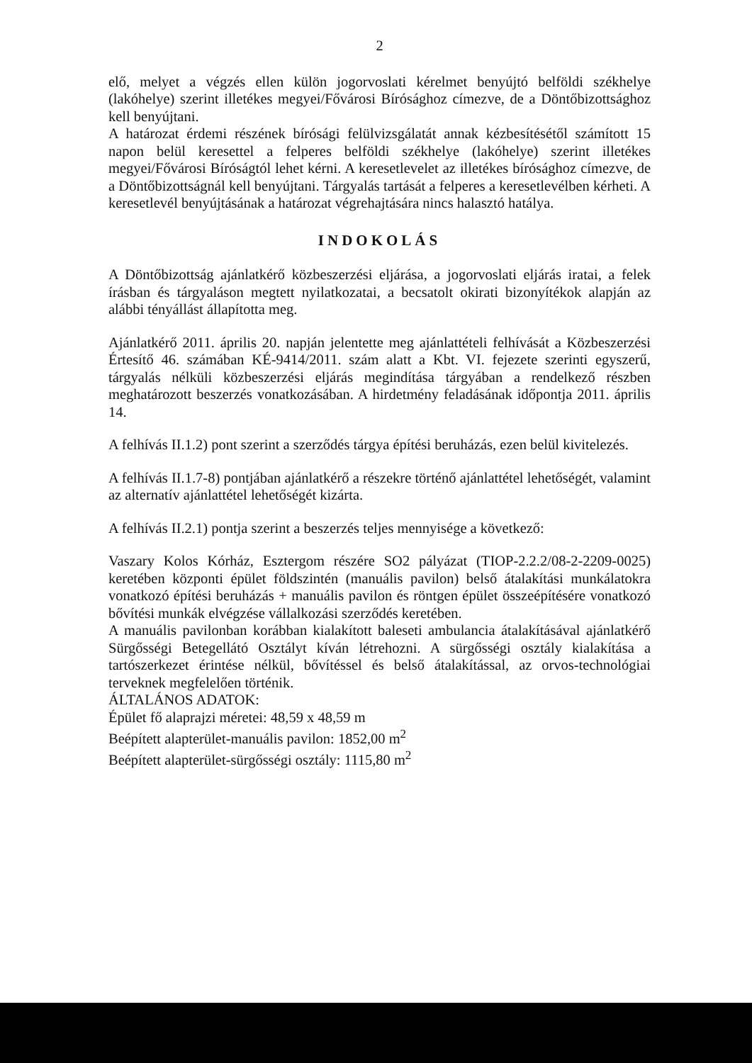2
elő, melyet a végzés ellen külön jogorvoslati kérelmet benyújtó belföldi székhelye (lakóhelye) szerint illetékes megyei/Fővárosi Bírósághoz címezve, de a Döntőbizottsághoz kell benyújtani.
A határozat érdemi részének bírósági felülvizsgálatát annak kézbesítésétől számított 15 napon belül keresettel a felperes belföldi székhelye (lakóhelye) szerint illetékes megyei/Fővárosi Bíróságtól lehet kérni. A keresetlevelet az illetékes bírósághoz címezve, de a Döntőbizottságnál kell benyújtani. Tárgyalás tartását a felperes a keresetlevélben kérheti. A keresetlevél benyújtásának a határozat végrehajtására nincs halasztó hatálya.
INDOKOLÁS
A Döntőbizottság ajánlatkérő közbeszerzési eljárása, a jogorvoslati eljárás iratai, a felek írásban és tárgyaláson megtett nyilatkozatai, a becsatolt okirati bizonyítékok alapján az alábbi tényállást állapította meg.
Ajánlatkérő 2011. április 20. napján jelentette meg ajánlattételi felhívását a Közbeszerzési Értesítő 46. számában KÉ-9414/2011. szám alatt a Kbt. VI. fejezete szerinti egyszerű, tárgyalás nélküli közbeszerzési eljárás megindítása tárgyában a rendelkező részben meghatározott beszerzés vonatkozásában. A hirdetmény feladásának időpontja 2011. április 14.
A felhívás II.1.2) pont szerint a szerződés tárgya építési beruházás, ezen belül kivitelezés.
A felhívás II.1.7-8) pontjában ajánlatkérő a részekre történő ajánlattétel lehetőségét, valamint az alternatív ajánlattétel lehetőségét kizárta.
A felhívás II.2.1) pontja szerint a beszerzés teljes mennyisége a következő:
Vaszary Kolos Kórház, Esztergom részére SO2 pályázat (TIOP-2.2.2/08-2-2209-0025) keretében központi épület földszintén (manuális pavilon) belső átalakítási munkálatokra vonatkozó építési beruházás + manuális pavilon és röntgen épület összeépítésére vonatkozó bővítési munkák elvégzése vállalkozási szerződés keretében.
A manuális pavilonban korábban kialakított baleseti ambulancia átalakításával ajánlatkérő Sürgősségi Betegellátó Osztályt kíván létrehozni. A sürgősségi osztály kialakítása a tartószerkezet érintése nélkül, bővítéssel és belső átalakítással, az orvos-technológiai terveknek megfelelően történik.
ÁLTALÁNOS ADATOK:
Épület fő alaprajzi méretei: 48,59 x 48,59 m
Beépített alapterület-manuális pavilon: 1852,00 m<sup>2</sup>
Beépített alapterület-sürgősségi osztály: 1115,80 m<sup>2</sup>